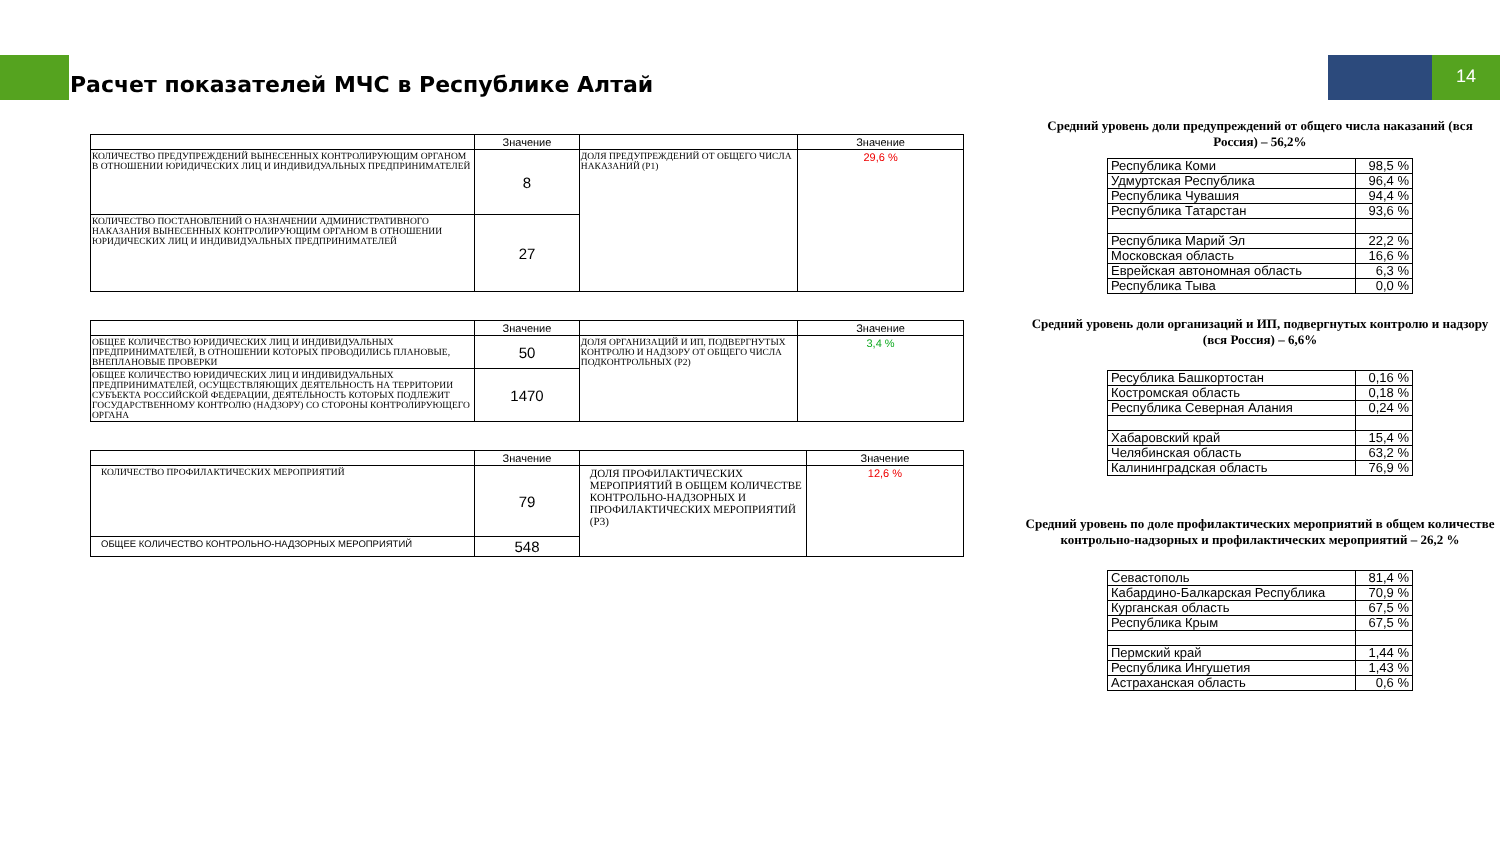14
Расчет показателей МЧС в Республике Алтай
| | Значение | | Значение |
| --- | --- | --- | --- |
| КОЛИЧЕСТВО ПРЕДУПРЕЖДЕНИЙ ВЫНЕСЕННЫХ КОНТРОЛИРУЮЩИМ ОРГАНОМ В ОТНОШЕНИИ ЮРИДИЧЕСКИХ ЛИЦ И ИНДИВИДУАЛЬНЫХ ПРЕДПРИНИМАТЕЛЕЙ | 8 | ДОЛЯ ПРЕДУПРЕЖДЕНИЙ ОТ ОБЩЕГО ЧИСЛА НАКАЗАНИЙ (P1) | 29,6 % |
| КОЛИЧЕСТВО ПОСТАНОВЛЕНИЙ О НАЗНАЧЕНИИ АДМИНИСТРАТИВНОГО НАКАЗАНИЯ ВЫНЕСЕННЫХ КОНТРОЛИРУЮЩИМ ОРГАНОМ В ОТНОШЕНИИ ЮРИДИЧЕСКИХ ЛИЦ И ИНДИВИДУАЛЬНЫХ ПРЕДПРИНИМАТЕЛЕЙ | 27 | | |
| | Значение | | Значение |
| --- | --- | --- | --- |
| ОБЩЕЕ КОЛИЧЕСТВО ЮРИДИЧЕСКИХ ЛИЦ И ИНДИВИДУАЛЬНЫХ ПРЕДПРИНИМАТЕЛЕЙ, В ОТНОШЕНИИ КОТОРЫХ ПРОВОДИЛИСЬ ПЛАНОВЫЕ, ВНЕПЛАНОВЫЕ ПРОВЕРКИ | 50 | ДОЛЯ ОРГАНИЗАЦИЙ И ИП, ПОДВЕРГНУТЫХ КОНТРОЛЮ И НАДЗОРУ ОТ ОБЩЕГО ЧИСЛА ПОДКОНТРОЛЬНЫХ (P2) | 3,4 % |
| ОБЩЕЕ КОЛИЧЕСТВО ЮРИДИЧЕСКИХ ЛИЦ И ИНДИВИДУАЛЬНЫХ ПРЕДПРИНИМАТЕЛЕЙ, ОСУЩЕСТВЛЯЮЩИХ ДЕЯТЕЛЬНОСТЬ НА ТЕРРИТОРИИ СУБЪЕКТА РОССИЙСКОЙ ФЕДЕРАЦИИ, ДЕЯТЕЛЬНОСТЬ КОТОРЫХ ПОДЛЕЖИТ ГОСУДАРСТВЕННОМУ КОНТРОЛЮ (НАДЗОРУ) СО СТОРОНЫ КОНТРОЛИРУЮЩЕГО ОРГАНА | 1470 | | |
| | Значение | | Значение |
| --- | --- | --- | --- |
| КОЛИЧЕСТВО ПРОФИЛАКТИЧЕСКИХ МЕРОПРИЯТИЙ | 79 | ДОЛЯ ПРОФИЛАКТИЧЕСКИХ МЕРОПРИЯТИЙ В ОБЩЕМ КОЛИЧЕСТВЕ КОНТРОЛЬНО-НАДЗОРНЫХ И ПРОФИЛАКТИЧЕСКИХ МЕРОПРИЯТИЙ (P3) | 12,6 % |
| ОБЩЕЕ КОЛИЧЕСТВО КОНТРОЛЬНО-НАДЗОРНЫХ МЕРОПРИЯТИЙ | 548 | | |
Средний уровень доли предупреждений от общего числа наказаний (вся Россия) – 56,2%
| Республика Коми | 98,5 % |
| Удмуртская Республика | 96,4 % |
| Республика Чувашия | 94,4 % |
| Республика Татарстан | 93,6 % |
| Республика Марий Эл | 22,2 % |
| Московская область | 16,6 % |
| Еврейская автономная область | 6,3 % |
| Республика Тыва | 0,0 % |
Средний уровень доли организаций и ИП, подвергнутых контролю и надзору (вся Россия) – 6,6%
| Ресублика Башкортостан | 0,16 % |
| Костромская область | 0,18 % |
| Республика Северная Алания | 0,24 % |
| Хабаровский край | 15,4 % |
| Челябинская область | 63,2 % |
| Калининградская область | 76,9 % |
Средний уровень по доле профилактических мероприятий в общем количестве контрольно-надзорных и профилактических мероприятий – 26,2 %
| Севастополь | 81,4 % |
| Кабардино-Балкарская Республика | 70,9 % |
| Курганская область | 67,5 % |
| Республика Крым | 67,5 % |
| Пермский край | 1,44 % |
| Республика Ингушетия | 1,43 % |
| Астраханская область | 0,6 % |